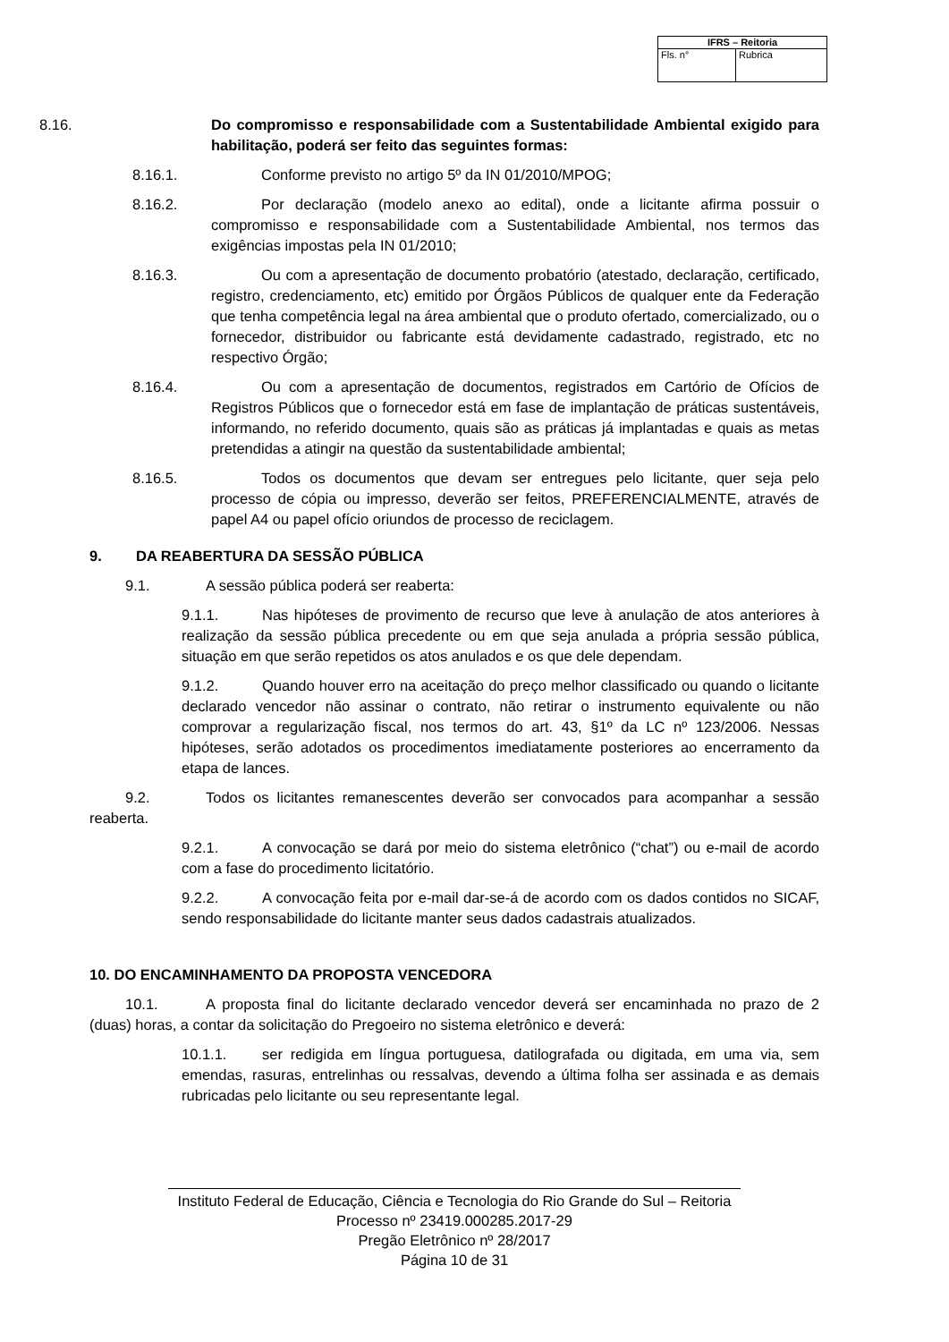| IFRS – Reitoria | |
| --- | --- |
| Fls. n° | Rubrica |
8.16. Do compromisso e responsabilidade com a Sustentabilidade Ambiental exigido para habilitação, poderá ser feito das seguintes formas:
8.16.1. Conforme previsto no artigo 5º da IN 01/2010/MPOG;
8.16.2. Por declaração (modelo anexo ao edital), onde a licitante afirma possuir o compromisso e responsabilidade com a Sustentabilidade Ambiental, nos termos das exigências impostas pela IN 01/2010;
8.16.3. Ou com a apresentação de documento probatório (atestado, declaração, certificado, registro, credenciamento, etc) emitido por Órgãos Públicos de qualquer ente da Federação que tenha competência legal na área ambiental que o produto ofertado, comercializado, ou o fornecedor, distribuidor ou fabricante está devidamente cadastrado, registrado, etc no respectivo Órgão;
8.16.4. Ou com a apresentação de documentos, registrados em Cartório de Ofícios de Registros Públicos que o fornecedor está em fase de implantação de práticas sustentáveis, informando, no referido documento, quais são as práticas já implantadas e quais as metas pretendidas a atingir na questão da sustentabilidade ambiental;
8.16.5. Todos os documentos que devam ser entregues pelo licitante, quer seja pelo processo de cópia ou impresso, deverão ser feitos, PREFERENCIALMENTE, através de papel A4 ou papel ofício oriundos de processo de reciclagem.
9. DA REABERTURA DA SESSÃO PÚBLICA
9.1. A sessão pública poderá ser reaberta:
9.1.1. Nas hipóteses de provimento de recurso que leve à anulação de atos anteriores à realização da sessão pública precedente ou em que seja anulada a própria sessão pública, situação em que serão repetidos os atos anulados e os que dele dependam.
9.1.2. Quando houver erro na aceitação do preço melhor classificado ou quando o licitante declarado vencedor não assinar o contrato, não retirar o instrumento equivalente ou não comprovar a regularização fiscal, nos termos do art. 43, §1º da LC nº 123/2006. Nessas hipóteses, serão adotados os procedimentos imediatamente posteriores ao encerramento da etapa de lances.
9.2. Todos os licitantes remanescentes deverão ser convocados para acompanhar a sessão reaberta.
9.2.1. A convocação se dará por meio do sistema eletrônico (“chat”) ou e-mail de acordo com a fase do procedimento licitatório.
9.2.2. A convocação feita por e-mail dar-se-á de acordo com os dados contidos no SICAF, sendo responsabilidade do licitante manter seus dados cadastrais atualizados.
10. DO ENCAMINHAMENTO DA PROPOSTA VENCEDORA
10.1. A proposta final do licitante declarado vencedor deverá ser encaminhada no prazo de 2 (duas) horas, a contar da solicitação do Pregoeiro no sistema eletrônico e deverá:
10.1.1. ser redigida em língua portuguesa, datilografada ou digitada, em uma via, sem emendas, rasuras, entrelinhas ou ressalvas, devendo a última folha ser assinada e as demais rubricadas pelo licitante ou seu representante legal.
Instituto Federal de Educação, Ciência e Tecnologia do Rio Grande do Sul – Reitoria
Processo nº 23419.000285.2017-29
Pregão Eletrônico nº 28/2017
Página 10 de 31